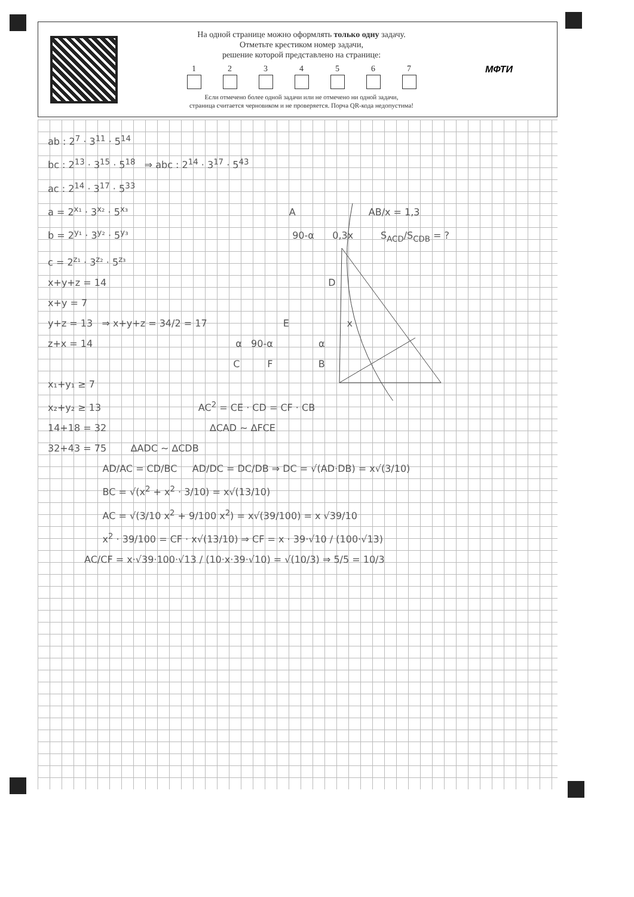На одной странице можно оформлять только одну задачу.
Отметьте крестиком номер задачи,
решение которой представлено на странице:
1 2 3 4 5 6 7
Если отмечено более одной задачи или не отмечено ни одной задачи,
страница считается черновиком и не проверяется. Порча QR-кода недопустима!
МФТИ
ab : 2<sup>7</sup> · 3<sup>11</sup> · 5<sup>14</sup>
bc : 2<sup>13</sup> · 3<sup>15</sup> · 5<sup>18</sup> ⇒ abc : 2<sup>14</sup> · 3<sup>17</sup> · 5<sup>43</sup>
ac : 2<sup>14</sup> · 3<sup>17</sup> · 5<sup>33</sup>
a = 2<sup>x₁</sup> · 3<sup>x₂</sup> · 5<sup>x₃</sup> A AB/x = 1,3
b = 2<sup>y₁</sup> · 3<sup>y₂</sup> · 5<sup>y₃</sup> 90-α 0,3x S<sub>ACD</sub>/S<sub>CDB</sub> = ?
c = 2<sup>z₁</sup> · 3<sup>z₂</sup> · 5<sup>z₃</sup>
x+y+z = 14 D
x+y = 7
y+z = 13 ⇒ x+y+z = 34/2 = 17 E x
z+x = 14 α 90-α α
C F B
x₁+y₁ ≥ 7
x₂+y₂ ≥ 13 AC<sup>2</sup> = CE · CD = CF · CB
14+18 = 32 ∆CAD ~ ∆FCE
32+43 = 75 ∆ADC ~ ∆CDB
AD/AC = CD/BC AD/DC = DC/DB ⇒ DC = √(AD·DB) = x√(3/10)
BC = √(x<sup>2</sup> + x<sup>2</sup> · 3/10) = x√(13/10)
AC = √(3/10 x<sup>2</sup> + 9/100 x<sup>2</sup>) = x√(39/100) = x √39/10
x<sup>2</sup> · 39/100 = CF · x√(13/10) ⇒ CF = x · 39·√10 / (100·√13)
AC/CF = x·√39·100·√13 / (10·x·39·√10) = √(10/3) ⇒ 5/5 = 10/3